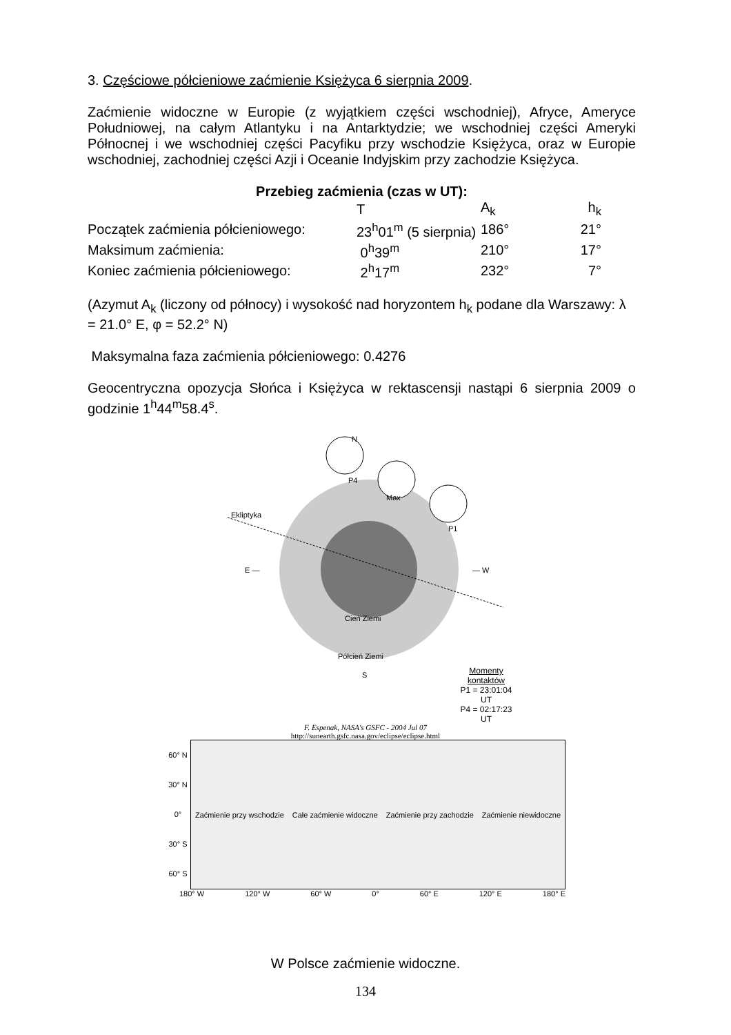3. Częściowe półcieniowe zaćmienie Księżyca 6 sierpnia 2009.
Zaćmienie widoczne w Europie (z wyjątkiem części wschodniej), Afryce, Ameryce Południowej, na całym Atlantyku i na Antarktydzie; we wschodniej części Ameryki Północnej i we wschodniej części Pacyfiku przy wschodzie Księżyca, oraz w Europie wschodniej, zachodniej części Azji i Oceanie Indyjskim przy zachodzie Księżyca.
Przebieg zaćmienia (czas w UT):
| | T | A<sub>k</sub> | h<sub>k</sub> |
| --- | --- | --- | --- |
| Początek zaćmienia półcieniowego: | 23<sup>h</sup>01<sup>m</sup> (5 sierpnia) | 186° | 21° |
| Maksimum zaćmienia: | 0<sup>h</sup>39<sup>m</sup> | 210° | 17° |
| Koniec zaćmienia półcieniowego: | 2<sup>h</sup>17<sup>m</sup> | 232° | 7° |
(Azymut A<sub>k</sub> (liczony od północy) i wysokość nad horyzontem h<sub>k</sub> podane dla Warszawy: λ = 21.0° E, φ = 52.2° N)
Maksymalna faza zaćmienia półcieniowego: 0.4276
Geocentryczna opozycja Słońca i Księżyca w rektascensji nastąpi 6 sierpnia 2009 o godzinie 1<sup>h</sup>44<sup>m</sup>58.4<sup>s</sup>.
Ekliptyka
E — — W
Max
P4
P1
N
Cień Ziemi
Półcień Ziemi
S
Momenty kontaktów
P1 = 23:01:04 UT
P4 = 02:17:23 UT
F. Espenak, NASA's GSFC - 2004 Jul 07
http://sunearth.gsfc.nasa.gov/eclipse/eclipse.html
60° N
30° N
0°
30° S
60° S
Zaćmienie przy wschodzie Całe zaćmienie widoczne Zaćmienie przy zachodzie Zaćmienie niewidoczne
180° W 120° W 60° W 0° 60° E 120° E 180° E
W Polsce zaćmienie widoczne.
134